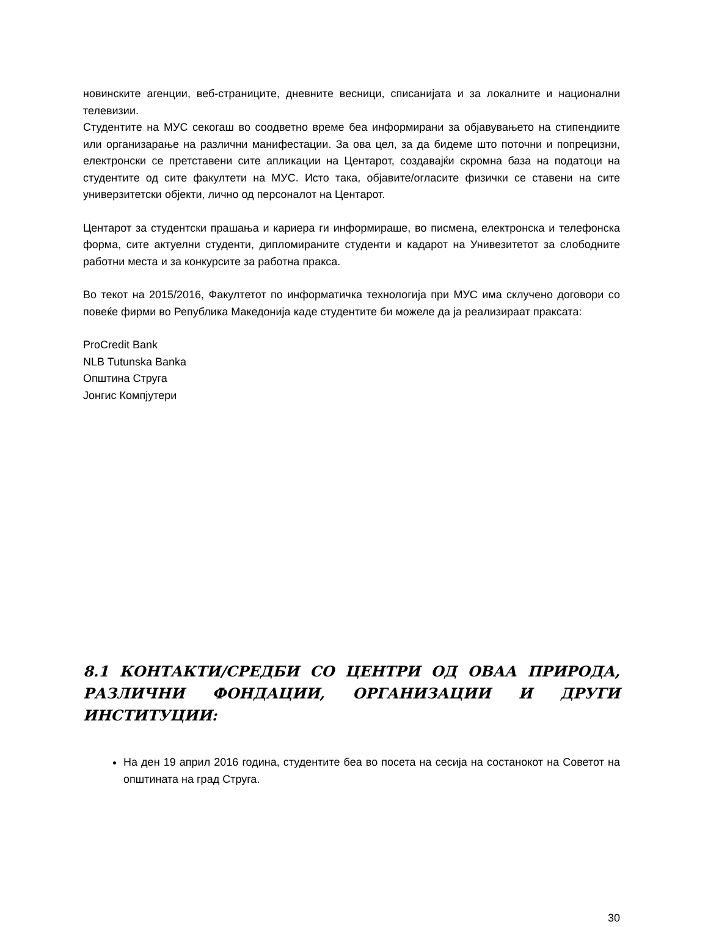новинските агенции, веб-страниците, дневните весници, списанијата и за локалните и национални телевизии.
Студентите на МУС секогаш во соодветно време беа информирани за објавувањето на стипендиите или организарање на различни манифестации. За ова цел, за да бидеме што поточни и попрецизни, електронски се претставени сите апликации на Центарот, создавајќи скромна база на податоци на студентите од сите факултети на МУС. Исто така, објавите/огласите физички се ставени на сите универзитетски објекти, лично од персоналот на Центарот.
Центарот за студентски прашања и кариера ги информираше, во писмена, електронска и телефонска форма, сите актуелни студенти, дипломираните студенти и кадарот на Унивезитетот за слободните работни места и за конкурсите за работна пракса.
Во текот на 2015/2016, Факултетот по информатичка технологија при МУС има склучено договори со повеќе фирми во Република Македонија каде студентите би можеле да ја реализираат праксата:
ProCredit Bank
NLB Tutunska Banka
Општина Струга
Јонгис Компјутери
8.1 КОНТАКТИ/СРЕДБИ СО ЦЕНТРИ ОД ОВАА ПРИРОДА, РАЗЛИЧНИ ФОНДАЦИИ, ОРГАНИЗАЦИИ И ДРУГИ ИНСТИТУЦИИ:
На ден 19 април 2016 година, студентите беа во посета на сесија на состанокот на Советот на општината на град Струга.
30